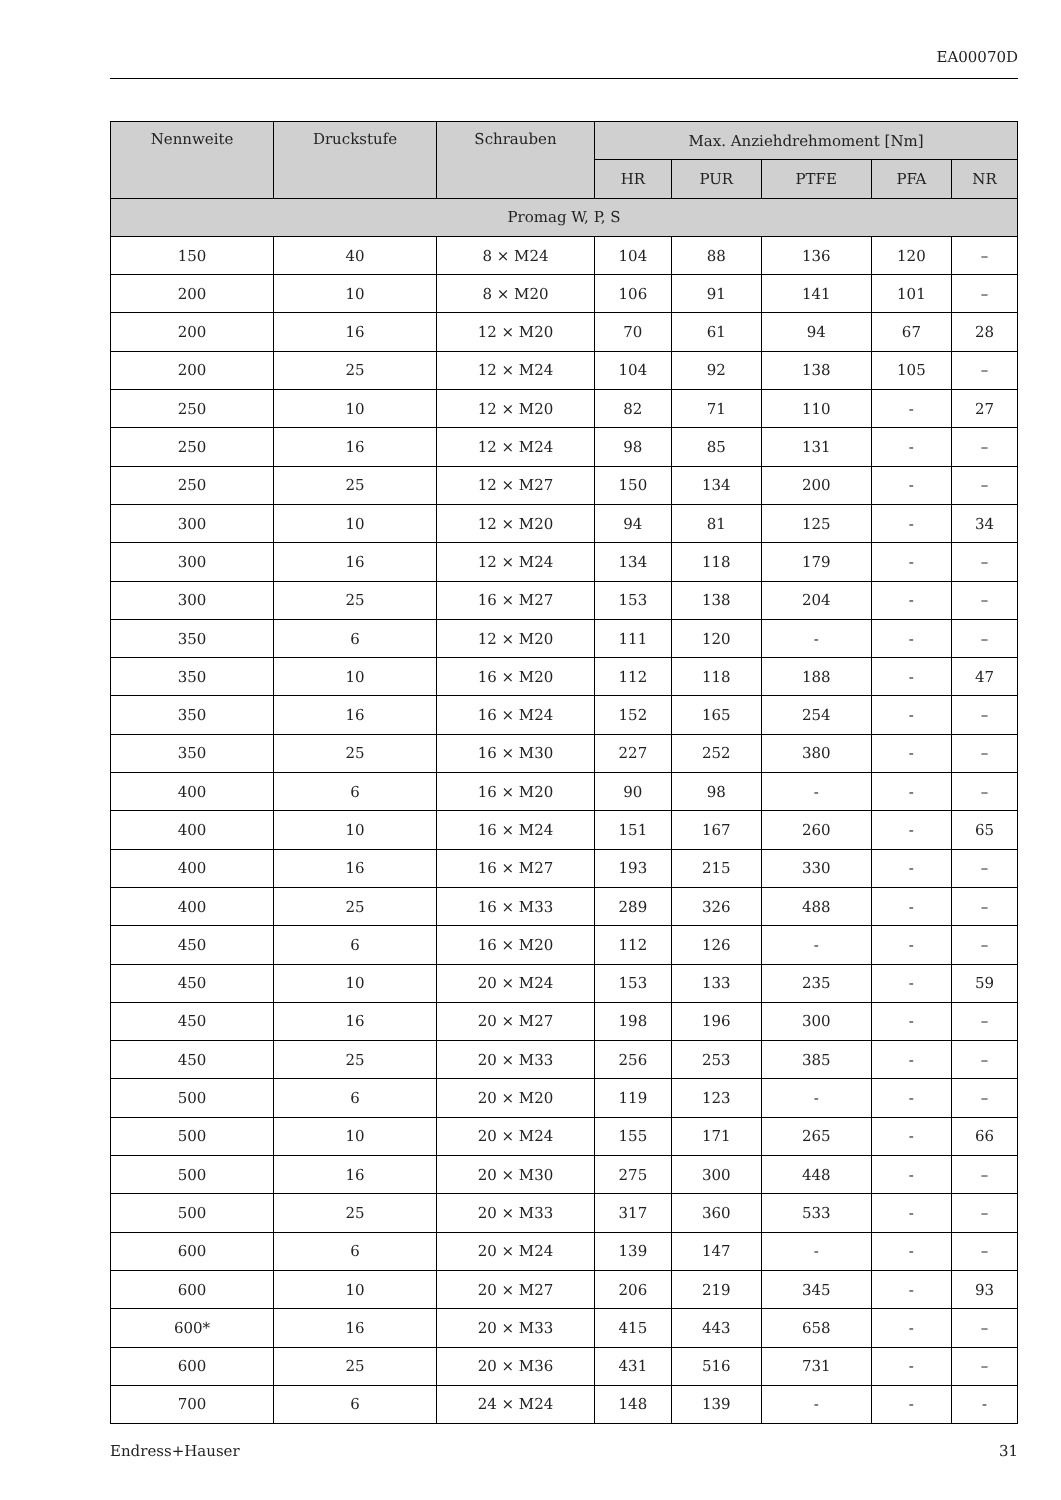EA00070D
| Nennweite | Druckstufe | Schrauben | Max. Anziehdrehmoment [Nm] | | | | |
| --- | --- | --- | --- | --- | --- | --- | --- |
| | | | HR | PUR | PTFE | PFA | NR |
| Promag W, P, S | | | | | | | |
| 150 | 40 | 8 × M24 | 104 | 88 | 136 | 120 | – |
| 200 | 10 | 8 × M20 | 106 | 91 | 141 | 101 | – |
| 200 | 16 | 12 × M20 | 70 | 61 | 94 | 67 | 28 |
| 200 | 25 | 12 × M24 | 104 | 92 | 138 | 105 | – |
| 250 | 10 | 12 × M20 | 82 | 71 | 110 | - | 27 |
| 250 | 16 | 12 × M24 | 98 | 85 | 131 | - | – |
| 250 | 25 | 12 × M27 | 150 | 134 | 200 | - | – |
| 300 | 10 | 12 × M20 | 94 | 81 | 125 | - | 34 |
| 300 | 16 | 12 × M24 | 134 | 118 | 179 | - | – |
| 300 | 25 | 16 × M27 | 153 | 138 | 204 | - | – |
| 350 | 6 | 12 × M20 | 111 | 120 | - | - | – |
| 350 | 10 | 16 × M20 | 112 | 118 | 188 | - | 47 |
| 350 | 16 | 16 × M24 | 152 | 165 | 254 | - | – |
| 350 | 25 | 16 × M30 | 227 | 252 | 380 | - | – |
| 400 | 6 | 16 × M20 | 90 | 98 | - | - | – |
| 400 | 10 | 16 × M24 | 151 | 167 | 260 | - | 65 |
| 400 | 16 | 16 × M27 | 193 | 215 | 330 | - | – |
| 400 | 25 | 16 × M33 | 289 | 326 | 488 | - | – |
| 450 | 6 | 16 × M20 | 112 | 126 | - | - | – |
| 450 | 10 | 20 × M24 | 153 | 133 | 235 | - | 59 |
| 450 | 16 | 20 × M27 | 198 | 196 | 300 | - | – |
| 450 | 25 | 20 × M33 | 256 | 253 | 385 | - | – |
| 500 | 6 | 20 × M20 | 119 | 123 | - | - | – |
| 500 | 10 | 20 × M24 | 155 | 171 | 265 | - | 66 |
| 500 | 16 | 20 × M30 | 275 | 300 | 448 | - | – |
| 500 | 25 | 20 × M33 | 317 | 360 | 533 | - | – |
| 600 | 6 | 20 × M24 | 139 | 147 | - | - | – |
| 600 | 10 | 20 × M27 | 206 | 219 | 345 | - | 93 |
| 600* | 16 | 20 × M33 | 415 | 443 | 658 | - | – |
| 600 | 25 | 20 × M36 | 431 | 516 | 731 | - | – |
| 700 | 6 | 24 × M24 | 148 | 139 | - | - | - |
Endress+Hauser 31